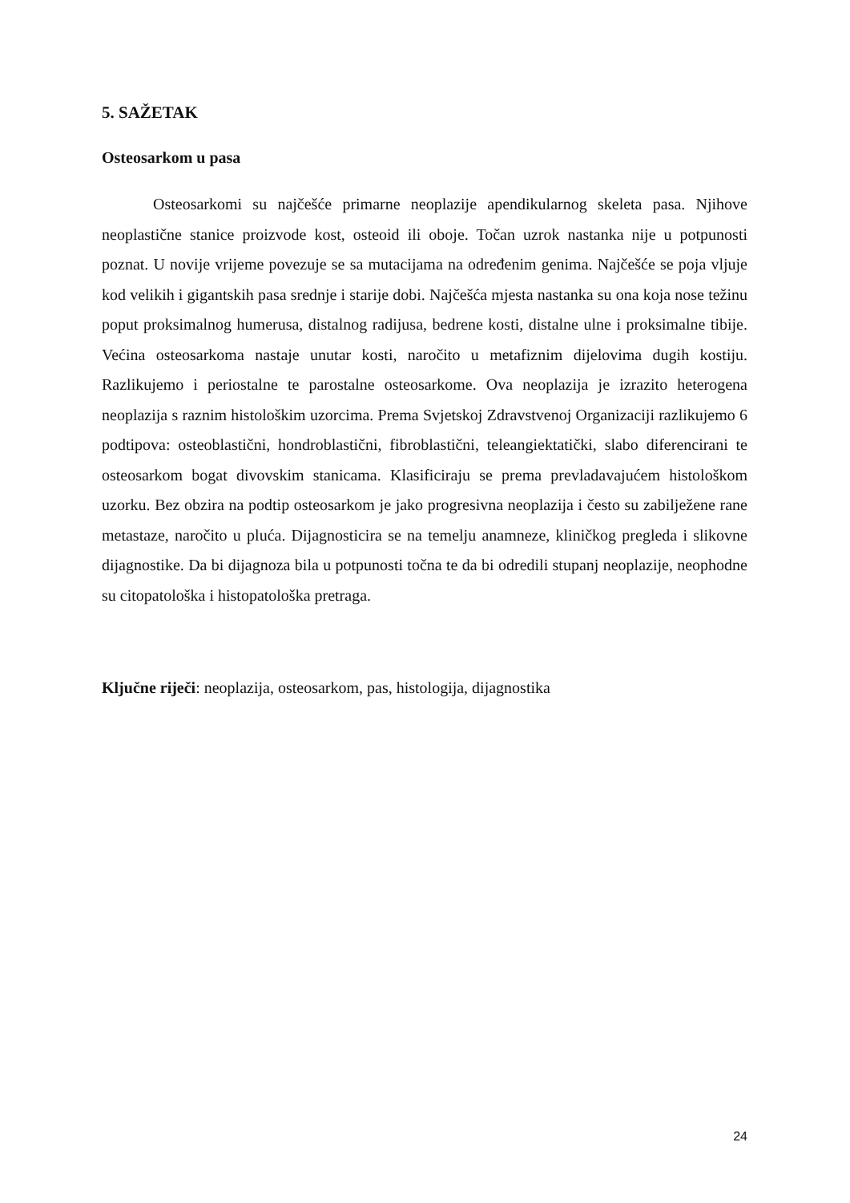5. SAŽETAK
Osteosarkom u pasa
Osteosarkomi su najčešće primarne neoplazije apendikularnog skeleta pasa. Njihove neoplastične stanice proizvode kost, osteoid ili oboje. Točan uzrok nastanka nije u potpunosti poznat. U novije vrijeme povezuje se sa mutacijama na određenim genima. Najčešće se poja vljuje kod velikih i gigantskih pasa srednje i starije dobi. Najčešća mjesta nastanka su ona koja nose težinu poput proksimalnog humerusa, distalnog radijusa, bedrene kosti, distalne ulne i proksimalne tibije. Većina osteosarkoma nastaje unutar kosti, naročito u metafiznim dijelovima dugih kostiju. Razlikujemo i periostalne te parostalne osteosarkome. Ova neoplazija je izrazito heterogena neoplazija s raznim histološkim uzorcima. Prema Svjetskoj Zdravstvenoj Organizaciji razlikujemo 6 podtipova: osteoblastični, hondroblastični, fibroblastični, teleangiektatički, slabo diferencirani te osteosarkom bogat divovskim stanicama. Klasificiraju se prema prevladavajućem histološkom uzorku. Bez obzira na podtip osteosarkom je jako progresivna neoplazija i često su zabilježene rane metastaze, naročito u pluća. Dijagnosticira se na temelju anamneze, kliničkog pregleda i slikovne dijagnostike. Da bi dijagnoza bila u potpunosti točna te da bi odredili stupanj neoplazije, neophodne su citopatološka i histopatološka pretraga.
Ključne riječi: neoplazija, osteosarkom, pas, histologija, dijagnostika
24